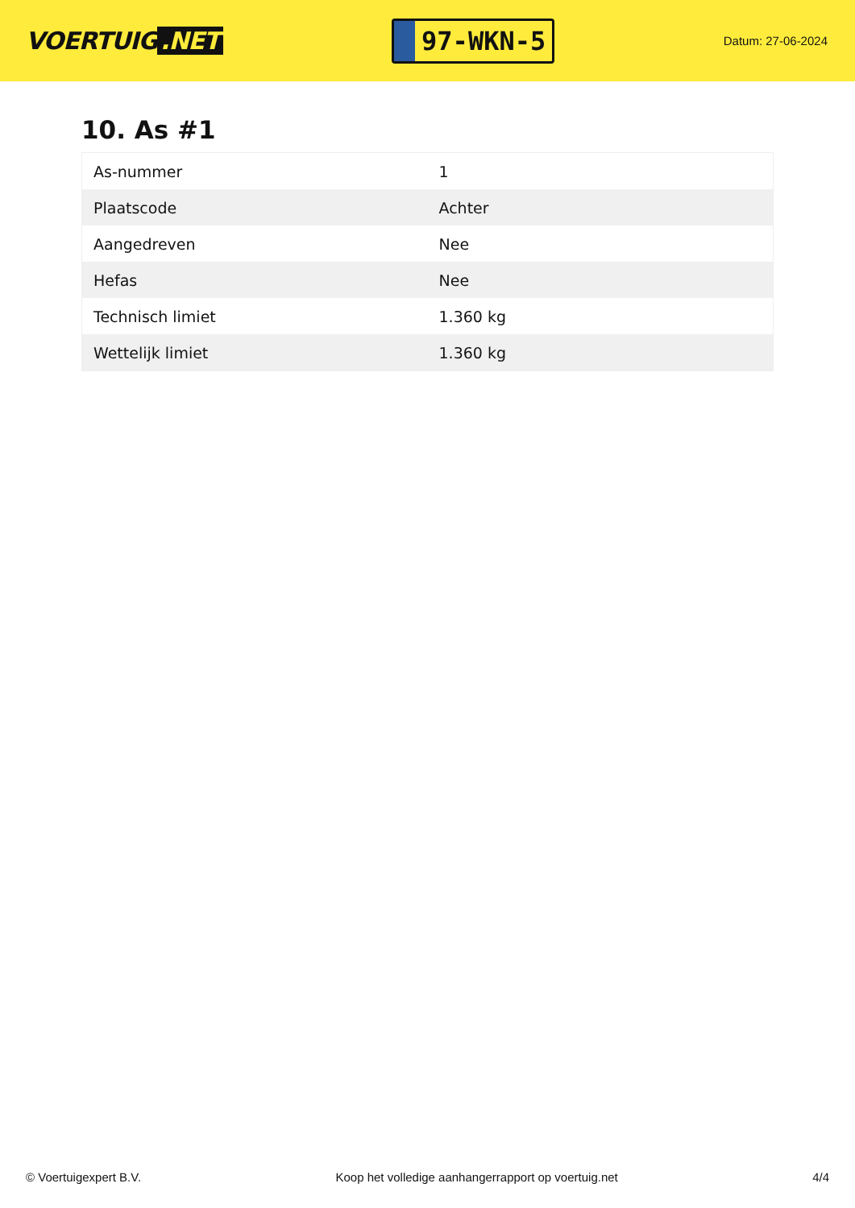VOERTUIG.NET
97-WKN-5
Datum: 27-06-2024
10. As #1
| As-nummer | 1 |
| Plaatscode | Achter |
| Aangedreven | Nee |
| Hefas | Nee |
| Technisch limiet | 1.360 kg |
| Wettelijk limiet | 1.360 kg |
© Voertuigexpert B.V. Koop het volledige aanhangerrapport op voertuig.net 4/4